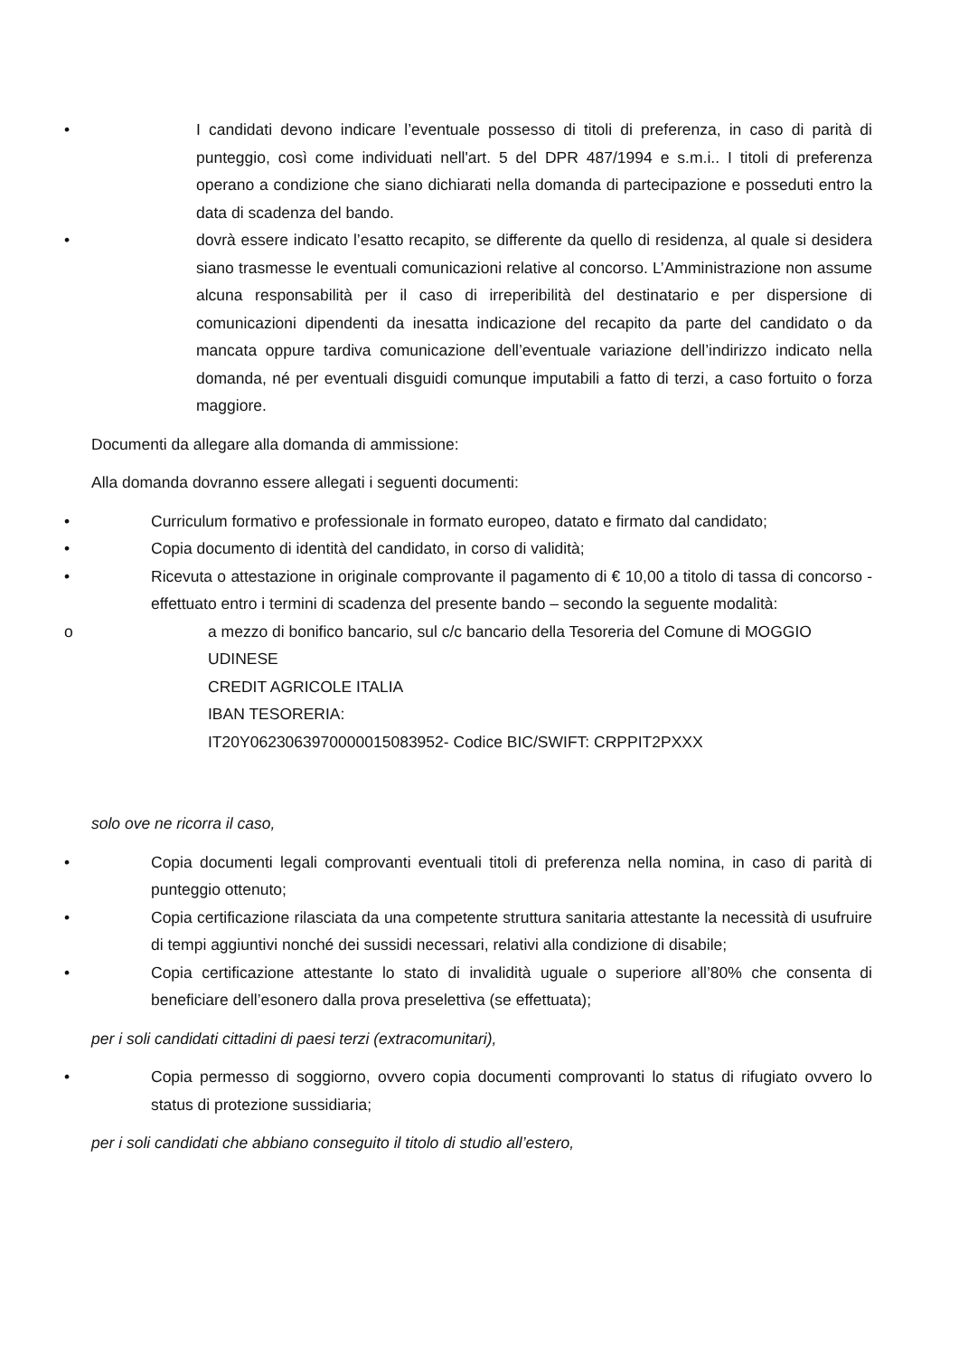• I candidati devono indicare l’eventuale possesso di titoli di preferenza, in caso di parità di punteggio, così come individuati nell'art. 5 del DPR 487/1994 e s.m.i.. I titoli di preferenza operano a condizione che siano dichiarati nella domanda di partecipazione e posseduti entro la data di scadenza del bando.
• dovrà essere indicato l’esatto recapito, se differente da quello di residenza, al quale si desidera siano trasmesse le eventuali comunicazioni relative al concorso. L’Amministrazione non assume alcuna responsabilità per il caso di irreperibilità del destinatario e per dispersione di comunicazioni dipendenti da inesatta indicazione del recapito da parte del candidato o da mancata oppure tardiva comunicazione dell’eventuale variazione dell’indirizzo indicato nella domanda, né per eventuali disguidi comunque imputabili a fatto di terzi, a caso fortuito o forza maggiore.
Documenti da allegare alla domanda di ammissione:
Alla domanda dovranno essere allegati i seguenti documenti:
• Curriculum formativo e professionale in formato europeo, datato e firmato dal candidato;
• Copia documento di identità del candidato, in corso di validità;
• Ricevuta o attestazione in originale comprovante il pagamento di € 10,00 a titolo di tassa di concorso - effettuato entro i termini di scadenza del presente bando – secondo la seguente modalità:
o a mezzo di bonifico bancario, sul c/c bancario della Tesoreria del Comune di MOGGIO UDINESE
CREDIT AGRICOLE ITALIA
IBAN TESORERIA:
IT20Y0623063970000015083952- Codice BIC/SWIFT: CRPPIT2PXXX
solo ove ne ricorra il caso,
• Copia documenti legali comprovanti eventuali titoli di preferenza nella nomina, in caso di parità di punteggio ottenuto;
• Copia certificazione rilasciata da una competente struttura sanitaria attestante la necessità di usufruire di tempi aggiuntivi nonché dei sussidi necessari, relativi alla condizione di disabile;
• Copia certificazione attestante lo stato di invalidità uguale o superiore all’80% che consenta di beneficiare dell’esonero dalla prova preselettiva (se effettuata);
per i soli candidati cittadini di paesi terzi (extracomunitari),
• Copia permesso di soggiorno, ovvero copia documenti comprovanti lo status di rifugiato ovvero lo status di protezione sussidiaria;
per i soli candidati che abbiano conseguito il titolo di studio all’estero,